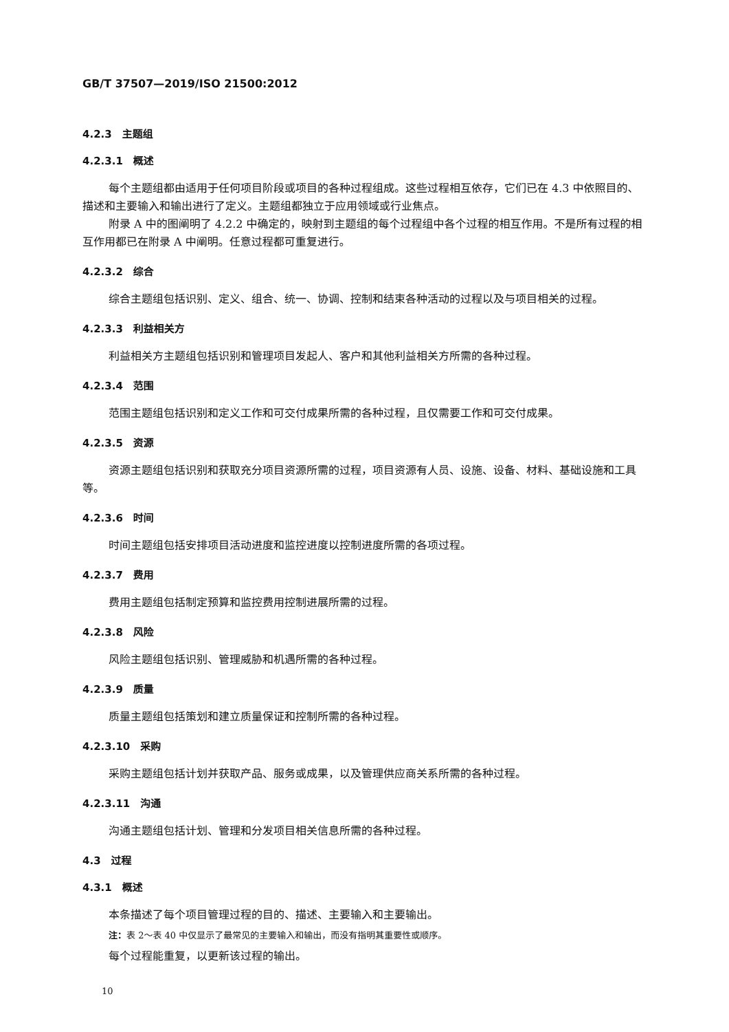GB/T 37507—2019/ISO 21500:2012
4.2.3　主题组
4.2.3.1　概述
每个主题组都由适用于任何项目阶段或项目的各种过程组成。这些过程相互依存，它们已在 4.3 中依照目的、描述和主要输入和输出进行了定义。主题组都独立于应用领域或行业焦点。
附录 A 中的图阐明了 4.2.2 中确定的，映射到主题组的每个过程组中各个过程的相互作用。不是所有过程的相互作用都已在附录 A 中阐明。任意过程都可重复进行。
4.2.3.2　综合
综合主题组包括识别、定义、组合、统一、协调、控制和结束各种活动的过程以及与项目相关的过程。
4.2.3.3　利益相关方
利益相关方主题组包括识别和管理项目发起人、客户和其他利益相关方所需的各种过程。
4.2.3.4　范围
范围主题组包括识别和定义工作和可交付成果所需的各种过程，且仅需要工作和可交付成果。
4.2.3.5　资源
资源主题组包括识别和获取充分项目资源所需的过程，项目资源有人员、设施、设备、材料、基础设施和工具等。
4.2.3.6　时间
时间主题组包括安排项目活动进度和监控进度以控制进度所需的各项过程。
4.2.3.7　费用
费用主题组包括制定预算和监控费用控制进展所需的过程。
4.2.3.8　风险
风险主题组包括识别、管理威胁和机遇所需的各种过程。
4.2.3.9　质量
质量主题组包括策划和建立质量保证和控制所需的各种过程。
4.2.3.10　采购
采购主题组包括计划并获取产品、服务或成果，以及管理供应商关系所需的各种过程。
4.2.3.11　沟通
沟通主题组包括计划、管理和分发项目相关信息所需的各种过程。
4.3　过程
4.3.1　概述
本条描述了每个项目管理过程的目的、描述、主要输入和主要输出。
注：表 2～表 40 中仅显示了最常见的主要输入和输出，而没有指明其重要性或顺序。
每个过程能重复，以更新该过程的输出。
10